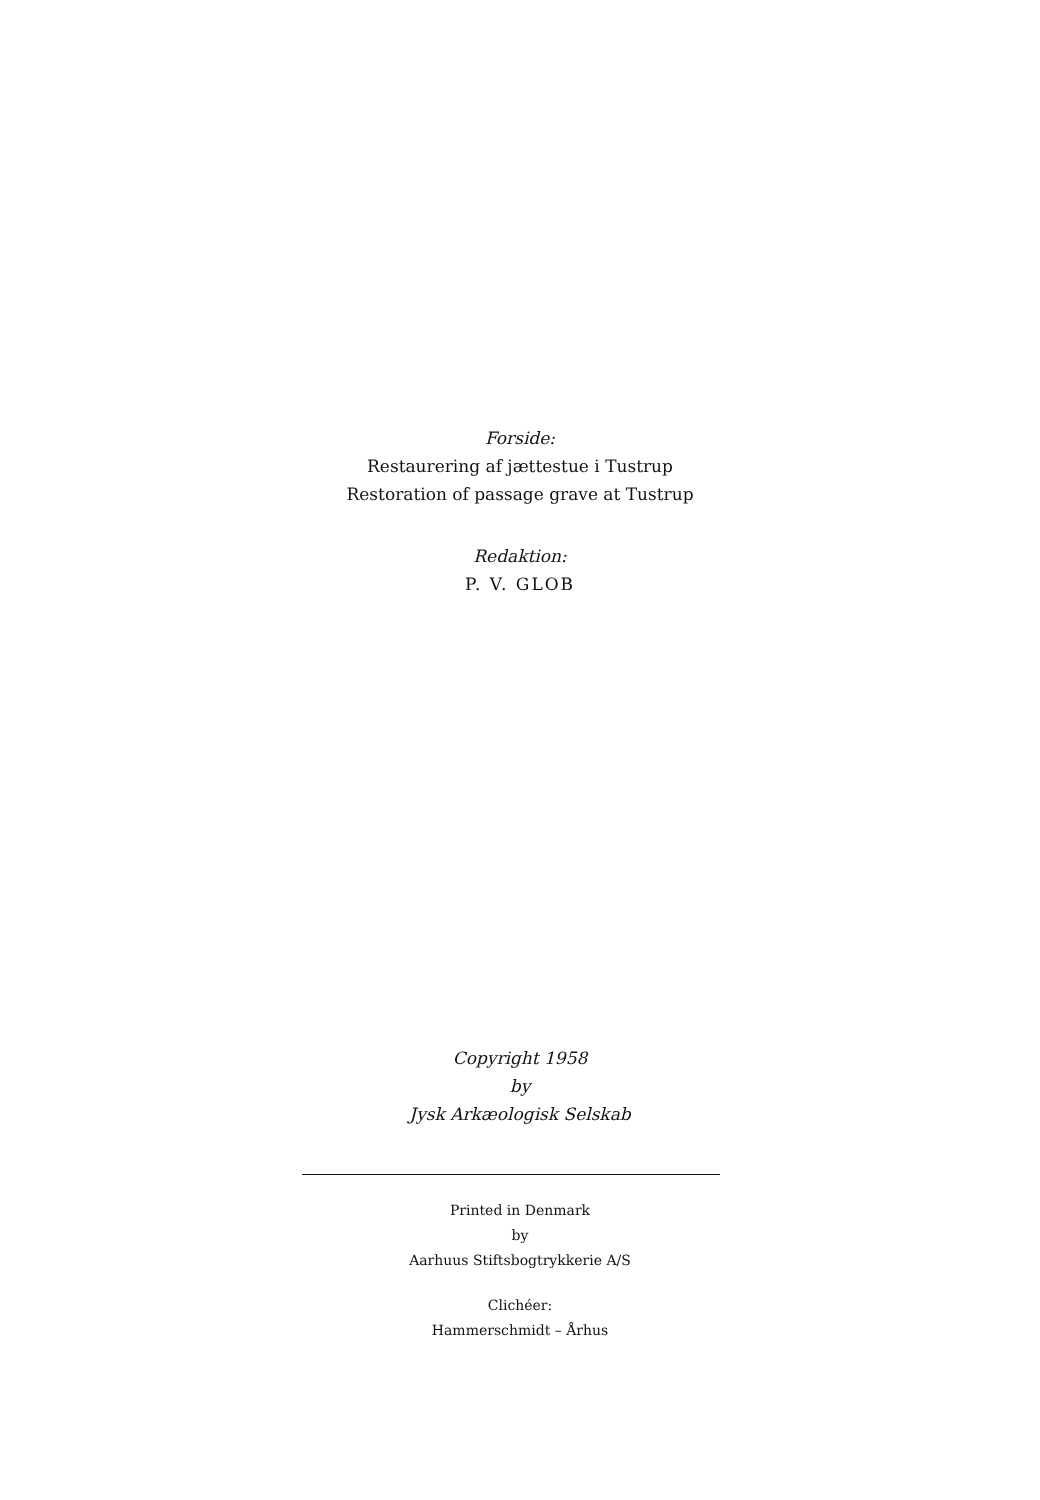Forside:
Restaurering af jættestue i Tustrup
Restoration of passage grave at Tustrup
Redaktion:
P. V. GLOB
Copyright 1958
by
Jysk Arkæologisk Selskab
Printed in Denmark
by
Aarhuus Stiftsbogtrykkerie A/S
Clichéer:
Hammerschmidt – Århus